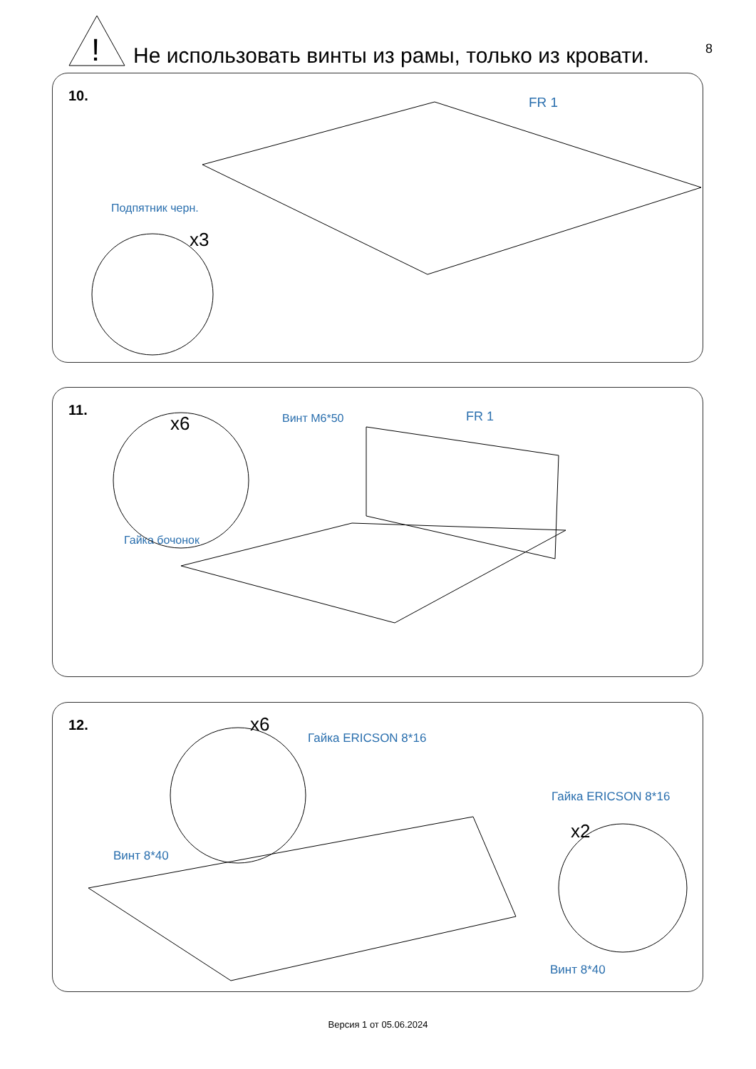!
Не использовать винты из рамы, только из кровати.
8
10. FR 1
Подпятник черн.
x3
11.
x6 Винт М6*50 FR 1
Гайка бочонок
12. x6
Гайка ERICSON 8*16
Гайка ERICSON 8*16
x2
Винт 8*40
Винт 8*40
Версия 1 от 05.06.2024